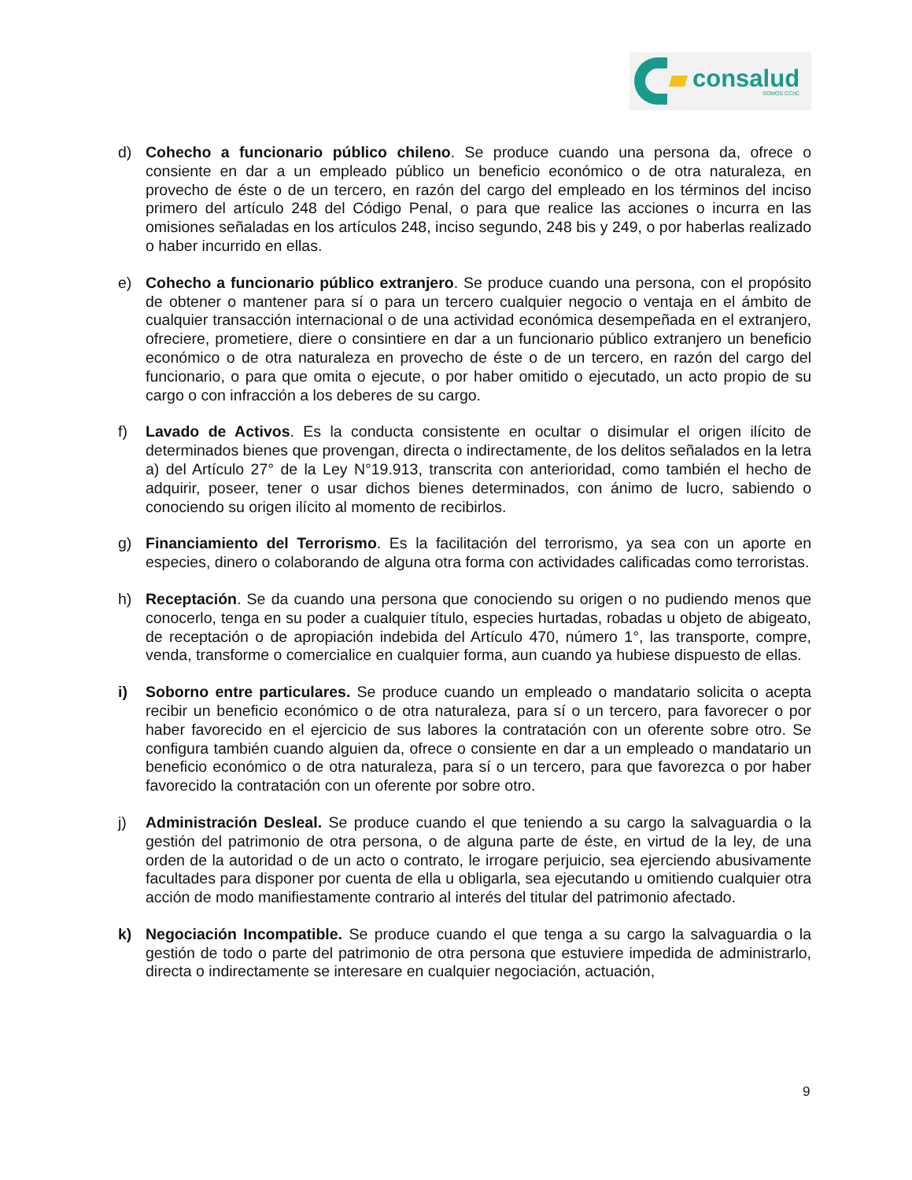consalud
SOMOS CChC
d) Cohecho a funcionario público chileno. Se produce cuando una persona da, ofrece o consiente en dar a un empleado público un beneficio económico o de otra naturaleza, en provecho de éste o de un tercero, en razón del cargo del empleado en los términos del inciso primero del artículo 248 del Código Penal, o para que realice las acciones o incurra en las omisiones señaladas en los artículos 248, inciso segundo, 248 bis y 249, o por haberlas realizado o haber incurrido en ellas.
e) Cohecho a funcionario público extranjero. Se produce cuando una persona, con el propósito de obtener o mantener para sí o para un tercero cualquier negocio o ventaja en el ámbito de cualquier transacción internacional o de una actividad económica desempeñada en el extranjero, ofreciere, prometiere, diere o consintiere en dar a un funcionario público extranjero un beneficio económico o de otra naturaleza en provecho de éste o de un tercero, en razón del cargo del funcionario, o para que omita o ejecute, o por haber omitido o ejecutado, un acto propio de su cargo o con infracción a los deberes de su cargo.
f) Lavado de Activos. Es la conducta consistente en ocultar o disimular el origen ilícito de determinados bienes que provengan, directa o indirectamente, de los delitos señalados en la letra a) del Artículo 27° de la Ley N°19.913, transcrita con anterioridad, como también el hecho de adquirir, poseer, tener o usar dichos bienes determinados, con ánimo de lucro, sabiendo o conociendo su origen ilícito al momento de recibirlos.
g) Financiamiento del Terrorismo. Es la facilitación del terrorismo, ya sea con un aporte en especies, dinero o colaborando de alguna otra forma con actividades calificadas como terroristas.
h) Receptación. Se da cuando una persona que conociendo su origen o no pudiendo menos que conocerlo, tenga en su poder a cualquier título, especies hurtadas, robadas u objeto de abigeato, de receptación o de apropiación indebida del Artículo 470, número 1°, las transporte, compre, venda, transforme o comercialice en cualquier forma, aun cuando ya hubiese dispuesto de ellas.
i) Soborno entre particulares. Se produce cuando un empleado o mandatario solicita o acepta recibir un beneficio económico o de otra naturaleza, para sí o un tercero, para favorecer o por haber favorecido en el ejercicio de sus labores la contratación con un oferente sobre otro. Se configura también cuando alguien da, ofrece o consiente en dar a un empleado o mandatario un beneficio económico o de otra naturaleza, para sí o un tercero, para que favorezca o por haber favorecido la contratación con un oferente por sobre otro.
j) Administración Desleal. Se produce cuando el que teniendo a su cargo la salvaguardia o la gestión del patrimonio de otra persona, o de alguna parte de éste, en virtud de la ley, de una orden de la autoridad o de un acto o contrato, le irrogare perjuicio, sea ejerciendo abusivamente facultades para disponer por cuenta de ella u obligarla, sea ejecutando u omitiendo cualquier otra acción de modo manifiestamente contrario al interés del titular del patrimonio afectado.
k) Negociación Incompatible. Se produce cuando el que tenga a su cargo la salvaguardia o la gestión de todo o parte del patrimonio de otra persona que estuviere impedida de administrarlo, directa o indirectamente se interesare en cualquier negociación, actuación,
9